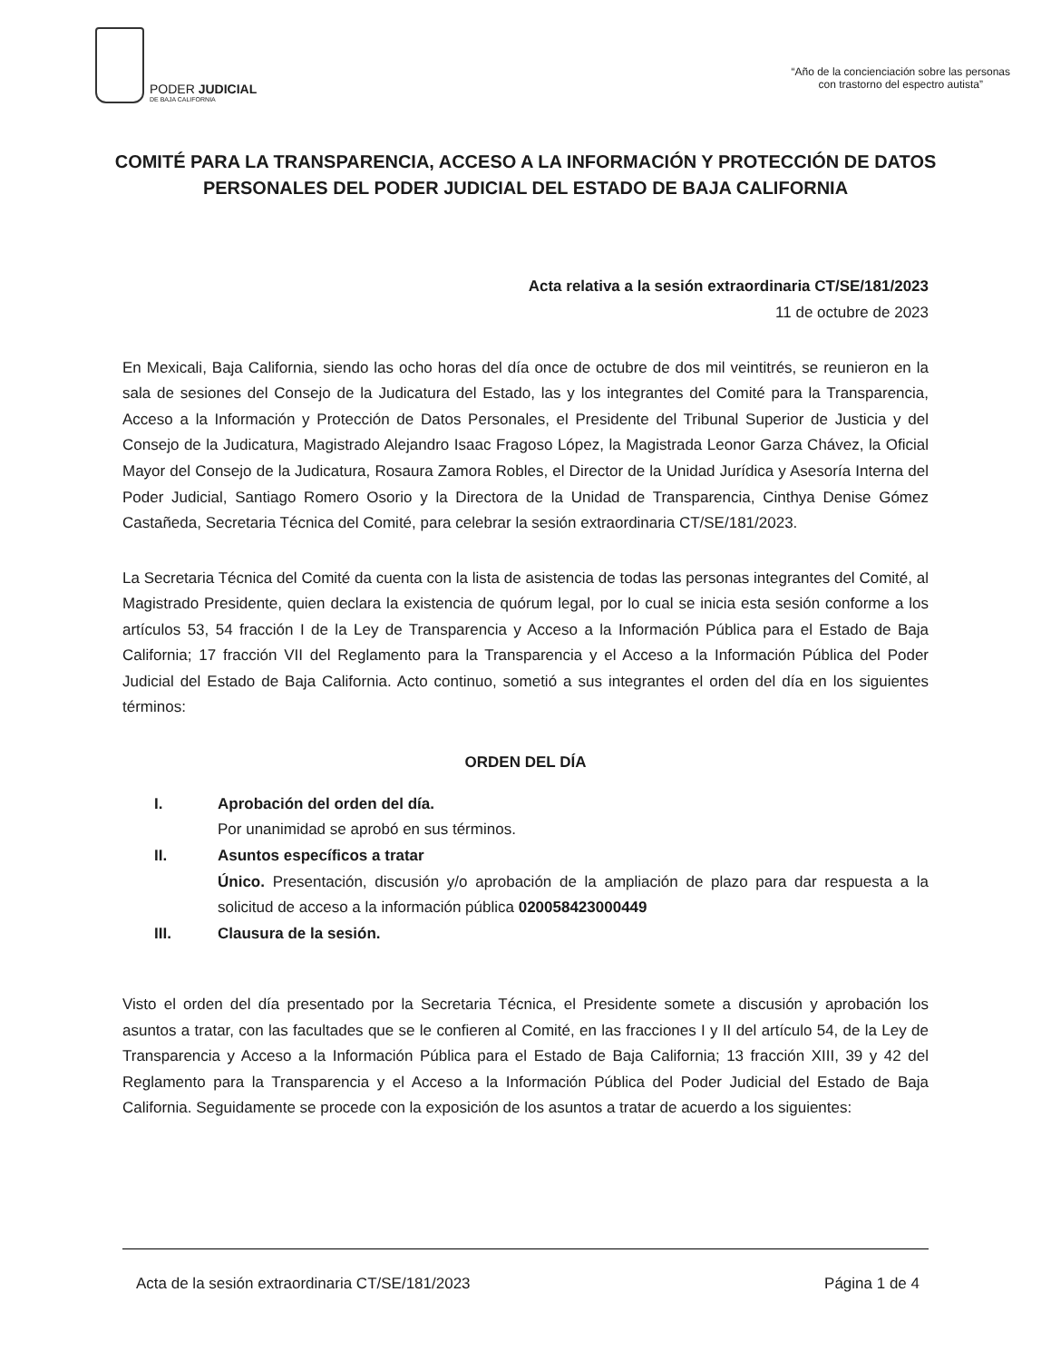PODER JUDICIAL
DE BAJA CALIFORNIA
“Año de la concienciación sobre las personas
con trastorno del espectro autista”
COMITÉ PARA LA TRANSPARENCIA, ACCESO A LA INFORMACIÓN Y PROTECCIÓN DE DATOS PERSONALES DEL PODER JUDICIAL DEL ESTADO DE BAJA CALIFORNIA
Acta relativa a la sesión extraordinaria CT/SE/181/2023
11 de octubre de 2023
En Mexicali, Baja California, siendo las ocho horas del día once de octubre de dos mil veintitrés, se reunieron en la sala de sesiones del Consejo de la Judicatura del Estado, las y los integrantes del Comité para la Transparencia, Acceso a la Información y Protección de Datos Personales, el Presidente del Tribunal Superior de Justicia y del Consejo de la Judicatura, Magistrado Alejandro Isaac Fragoso López, la Magistrada Leonor Garza Chávez, la Oficial Mayor del Consejo de la Judicatura, Rosaura Zamora Robles, el Director de la Unidad Jurídica y Asesoría Interna del Poder Judicial, Santiago Romero Osorio y la Directora de la Unidad de Transparencia, Cinthya Denise Gómez Castañeda, Secretaria Técnica del Comité, para celebrar la sesión extraordinaria CT/SE/181/2023.
La Secretaria Técnica del Comité da cuenta con la lista de asistencia de todas las personas integrantes del Comité, al Magistrado Presidente, quien declara la existencia de quórum legal, por lo cual se inicia esta sesión conforme a los artículos 53, 54 fracción I de la Ley de Transparencia y Acceso a la Información Pública para el Estado de Baja California; 17 fracción VII del Reglamento para la Transparencia y el Acceso a la Información Pública del Poder Judicial del Estado de Baja California. Acto continuo, sometió a sus integrantes el orden del día en los siguientes términos:
ORDEN DEL DÍA
I. Aprobación del orden del día.
Por unanimidad se aprobó en sus términos.
II. Asuntos específicos a tratar
Único. Presentación, discusión y/o aprobación de la ampliación de plazo para dar respuesta a la solicitud de acceso a la información pública 020058423000449
III. Clausura de la sesión.
Visto el orden del día presentado por la Secretaria Técnica, el Presidente somete a discusión y aprobación los asuntos a tratar, con las facultades que se le confieren al Comité, en las fracciones I y II del artículo 54, de la Ley de Transparencia y Acceso a la Información Pública para el Estado de Baja California; 13 fracción XIII, 39 y 42 del Reglamento para la Transparencia y el Acceso a la Información Pública del Poder Judicial del Estado de Baja California. Seguidamente se procede con la exposición de los asuntos a tratar de acuerdo a los siguientes:
Acta de la sesión extraordinaria CT/SE/181/2023 Página 1 de 4